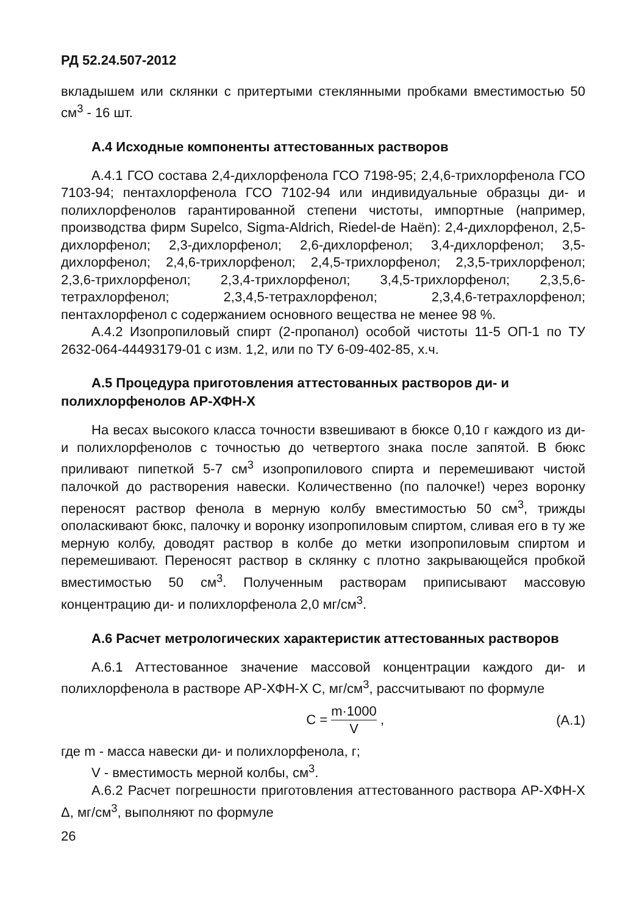РД 52.24.507-2012
вкладышем или склянки с притертыми стеклянными пробками вместимостью 50 см<sup>3</sup> - 16 шт.
А.4 Исходные компоненты аттестованных растворов
А.4.1 ГСО состава 2,4-дихлорфенола ГСО 7198-95; 2,4,6-трихлорфенола ГСО 7103-94; пентахлорфенола ГСО 7102-94 или индивидуальные образцы ди- и полихлорфенолов гарантированной степени чистоты, импортные (например, производства фирм Supelco, Sigma-Aldrich, Riedel-de Haën): 2,4-дихлорфенол, 2,5-дихлорфенол; 2,3-дихлорфенол; 2,6-дихлорфенол; 3,4-дихлорфенол; 3,5-дихлорфенол; 2,4,6-трихлорфенол; 2,4,5-трихлорфенол; 2,3,5-трихлорфенол; 2,3,6-трихлорфенол; 2,3,4-трихлорфенол; 3,4,5-трихлорфенол; 2,3,5,6-тетрахлорфенол; 2,3,4,5-тетрахлорфенол; 2,3,4,6-тетрахлорфенол; пентахлорфенол с содержанием основного вещества не менее 98 %.
А.4.2 Изопропиловый спирт (2-пропанол) особой чистоты 11-5 ОП-1 по ТУ 2632-064-44493179-01 с изм. 1,2, или по ТУ 6-09-402-85, х.ч.
А.5 Процедура приготовления аттестованных растворов ди- и полихлорфенолов АР-ХФН-Х
На весах высокого класса точности взвешивают в бюксе 0,10 г каждого из ди- и полихлорфенолов с точностью до четвертого знака после запятой. В бюкс приливают пипеткой 5-7 см<sup>3</sup> изопропилового спирта и перемешивают чистой палочкой до растворения навески. Количественно (по палочке!) через воронку переносят раствор фенола в мерную колбу вместимостью 50 см<sup>3</sup>, трижды ополаскивают бюкс, палочку и воронку изопропиловым спиртом, сливая его в ту же мерную колбу, доводят раствор в колбе до метки изопропиловым спиртом и перемешивают. Переносят раствор в склянку с плотно закрывающейся пробкой вместимостью 50 см<sup>3</sup>. Полученным растворам приписывают массовую концентрацию ди- и полихлорфенола 2,0 мг/см<sup>3</sup>.
А.6 Расчет метрологических характеристик аттестованных растворов
А.6.1 Аттестованное значение массовой концентрации каждого ди- и полихлорфенола в растворе АР-ХФН-Х С, мг/см<sup>3</sup>, рассчитывают по формуле
C = m·1000 V , (А.1)
где m - масса навески ди- и полихлорфенола, г;
V - вместимость мерной колбы, см<sup>3</sup>.
А.6.2 Расчет погрешности приготовления аттестованного раствора АР-ХФН-Х Δ, мг/см<sup>3</sup>, выполняют по формуле
26